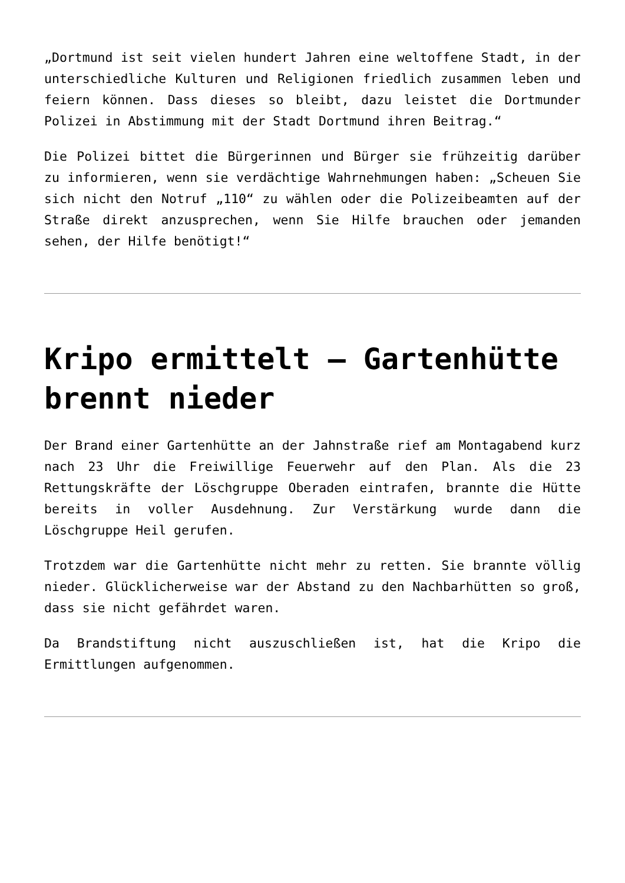„Dortmund ist seit vielen hundert Jahren eine weltoffene Stadt, in der unterschiedliche Kulturen und Religionen friedlich zusammen leben und feiern können. Dass dieses so bleibt, dazu leistet die Dortmunder Polizei in Abstimmung mit der Stadt Dortmund ihren Beitrag.“
Die Polizei bittet die Bürgerinnen und Bürger sie frühzeitig darüber zu informieren, wenn sie verdächtige Wahrnehmungen haben: „Scheuen Sie sich nicht den Notruf „110“ zu wählen oder die Polizeibeamten auf der Straße direkt anzusprechen, wenn Sie Hilfe brauchen oder jemanden sehen, der Hilfe benötigt!“
Kripo ermittelt – Gartenhütte brennt nieder
Der Brand einer Gartenhütte an der Jahnstraße rief am Montagabend kurz nach 23 Uhr die Freiwillige Feuerwehr auf den Plan. Als die 23 Rettungskräfte der Löschgruppe Oberaden eintrafen, brannte die Hütte bereits in voller Ausdehnung. Zur Verstärkung wurde dann die Löschgruppe Heil gerufen.
Trotzdem war die Gartenhütte nicht mehr zu retten. Sie brannte völlig nieder. Glücklicherweise war der Abstand zu den Nachbarhütten so groß, dass sie nicht gefährdet waren.
Da Brandstiftung nicht auszuschließen ist, hat die Kripo die Ermittlungen aufgenommen.